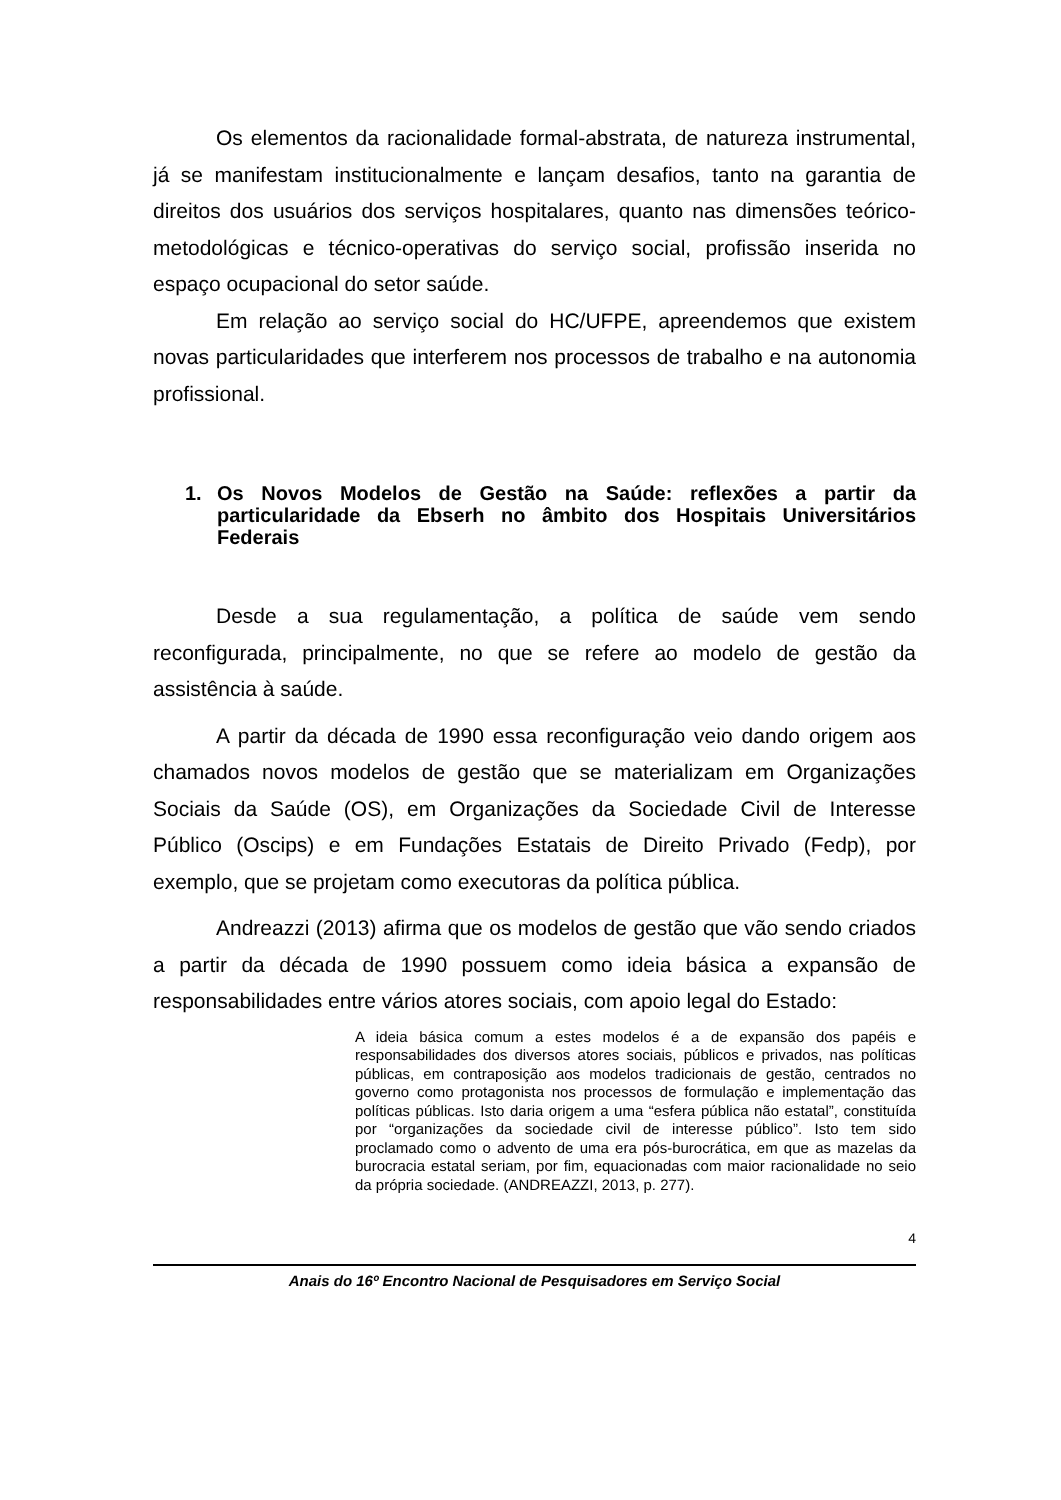Os elementos da racionalidade formal-abstrata, de natureza instrumental, já se manifestam institucionalmente e lançam desafios, tanto na garantia de direitos dos usuários dos serviços hospitalares, quanto nas dimensões teórico-metodológicas e técnico-operativas do serviço social, profissão inserida no espaço ocupacional do setor saúde.
Em relação ao serviço social do HC/UFPE, apreendemos que existem novas particularidades que interferem nos processos de trabalho e na autonomia profissional.
1. Os Novos Modelos de Gestão na Saúde: reflexões a partir da particularidade da Ebserh no âmbito dos Hospitais Universitários Federais
Desde a sua regulamentação, a política de saúde vem sendo reconfigurada, principalmente, no que se refere ao modelo de gestão da assistência à saúde.
A partir da década de 1990 essa reconfiguração veio dando origem aos chamados novos modelos de gestão que se materializam em Organizações Sociais da Saúde (OS), em Organizações da Sociedade Civil de Interesse Público (Oscips) e em Fundações Estatais de Direito Privado (Fedp), por exemplo, que se projetam como executoras da política pública.
Andreazzi (2013) afirma que os modelos de gestão que vão sendo criados a partir da década de 1990 possuem como ideia básica a expansão de responsabilidades entre vários atores sociais, com apoio legal do Estado:
A ideia básica comum a estes modelos é a de expansão dos papéis e responsabilidades dos diversos atores sociais, públicos e privados, nas políticas públicas, em contraposição aos modelos tradicionais de gestão, centrados no governo como protagonista nos processos de formulação e implementação das políticas públicas. Isto daria origem a uma “esfera pública não estatal”, constituída por “organizações da sociedade civil de interesse público”. Isto tem sido proclamado como o advento de uma era pós-burocrática, em que as mazelas da burocracia estatal seriam, por fim, equacionadas com maior racionalidade no seio da própria sociedade. (ANDREAZZI, 2013, p. 277).
4
Anais do 16º Encontro Nacional de Pesquisadores em Serviço Social